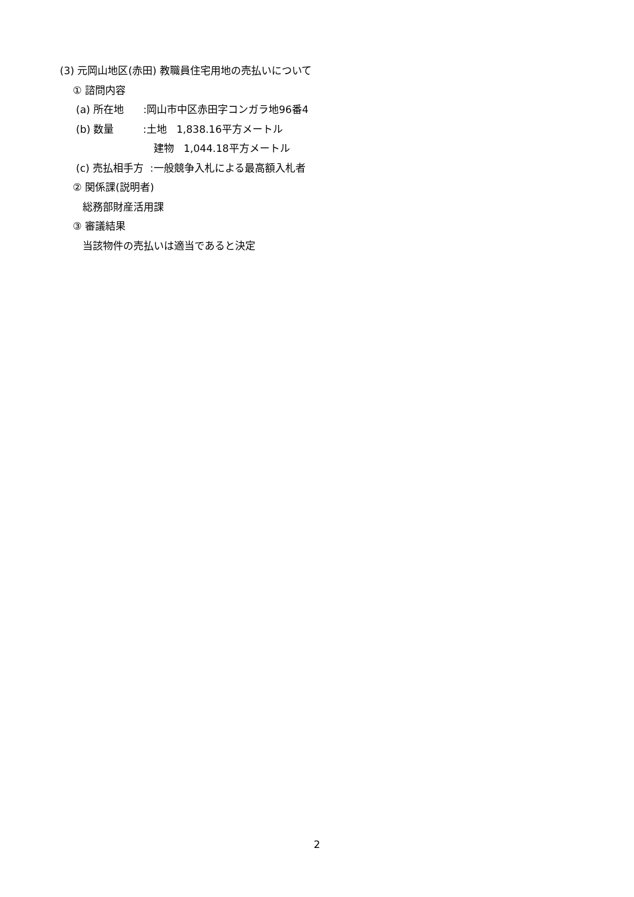(3) 元岡山地区(赤田) 教職員住宅用地の売払いについて
① 諮問内容
(a) 所在地 :岡山市中区赤田字コンガラ地96番4
(b) 数量 :土地 1,838.16平方メートル
建物 1,044.18平方メートル
(c) 売払相手方 :一般競争入札による最高額入札者
② 関係課(説明者)
総務部財産活用課
③ 審議結果
当該物件の売払いは適当であると決定
2